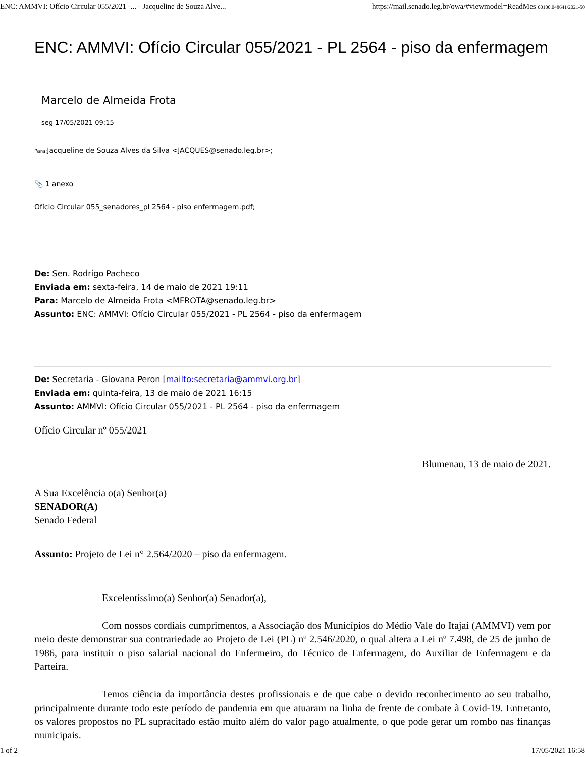ENC: AMMVI: Ofício Circular 055/2021 -... - Jacqueline de Souza Alve... https://mail.senado.leg.br/owa/#viewmodel=ReadMes 00100.048641/2021-50
ENC: AMMVI: Ofício Circular 055/2021 - PL 2564 - piso da enfermagem
Marcelo de Almeida Frota
seg 17/05/2021 09:15
Para: Jacqueline de Souza Alves da Silva <JACQUES@senado.leg.br>;
📎 1 anexo
Ofício Circular 055_senadores_pl 2564 - piso enfermagem.pdf;
De: Sen. Rodrigo Pacheco
Enviada em: sexta-feira, 14 de maio de 2021 19:11
Para: Marcelo de Almeida Frota <MFROTA@senado.leg.br>
Assunto: ENC: AMMVI: Ofício Circular 055/2021 - PL 2564 - piso da enfermagem
De: Secretaria - Giovana Peron [mailto:secretaria@ammvi.org.br]
Enviada em: quinta-feira, 13 de maio de 2021 16:15
Assunto: AMMVI: Ofício Circular 055/2021 - PL 2564 - piso da enfermagem
Ofício Circular nº 055/2021
Blumenau, 13 de maio de 2021.
A Sua Excelência o(a) Senhor(a)
SENADOR(A)
Senado Federal
Assunto: Projeto de Lei n° 2.564/2020 – piso da enfermagem.
Excelentíssimo(a) Senhor(a) Senador(a),
Com nossos cordiais cumprimentos, a Associação dos Municípios do Médio Vale do Itajaí (AMMVI) vem por meio deste demonstrar sua contrariedade ao Projeto de Lei (PL) nº 2.546/2020, o qual altera a Lei nº 7.498, de 25 de junho de 1986, para instituir o piso salarial nacional do Enfermeiro, do Técnico de Enfermagem, do Auxiliar de Enfermagem e da Parteira.
Temos ciência da importância destes profissionais e de que cabe o devido reconhecimento ao seu trabalho, principalmente durante todo este período de pandemia em que atuaram na linha de frente de combate à Covid-19. Entretanto, os valores propostos no PL supracitado estão muito além do valor pago atualmente, o que pode gerar um rombo nas finanças municipais.
1 of 2 17/05/2021 16:58